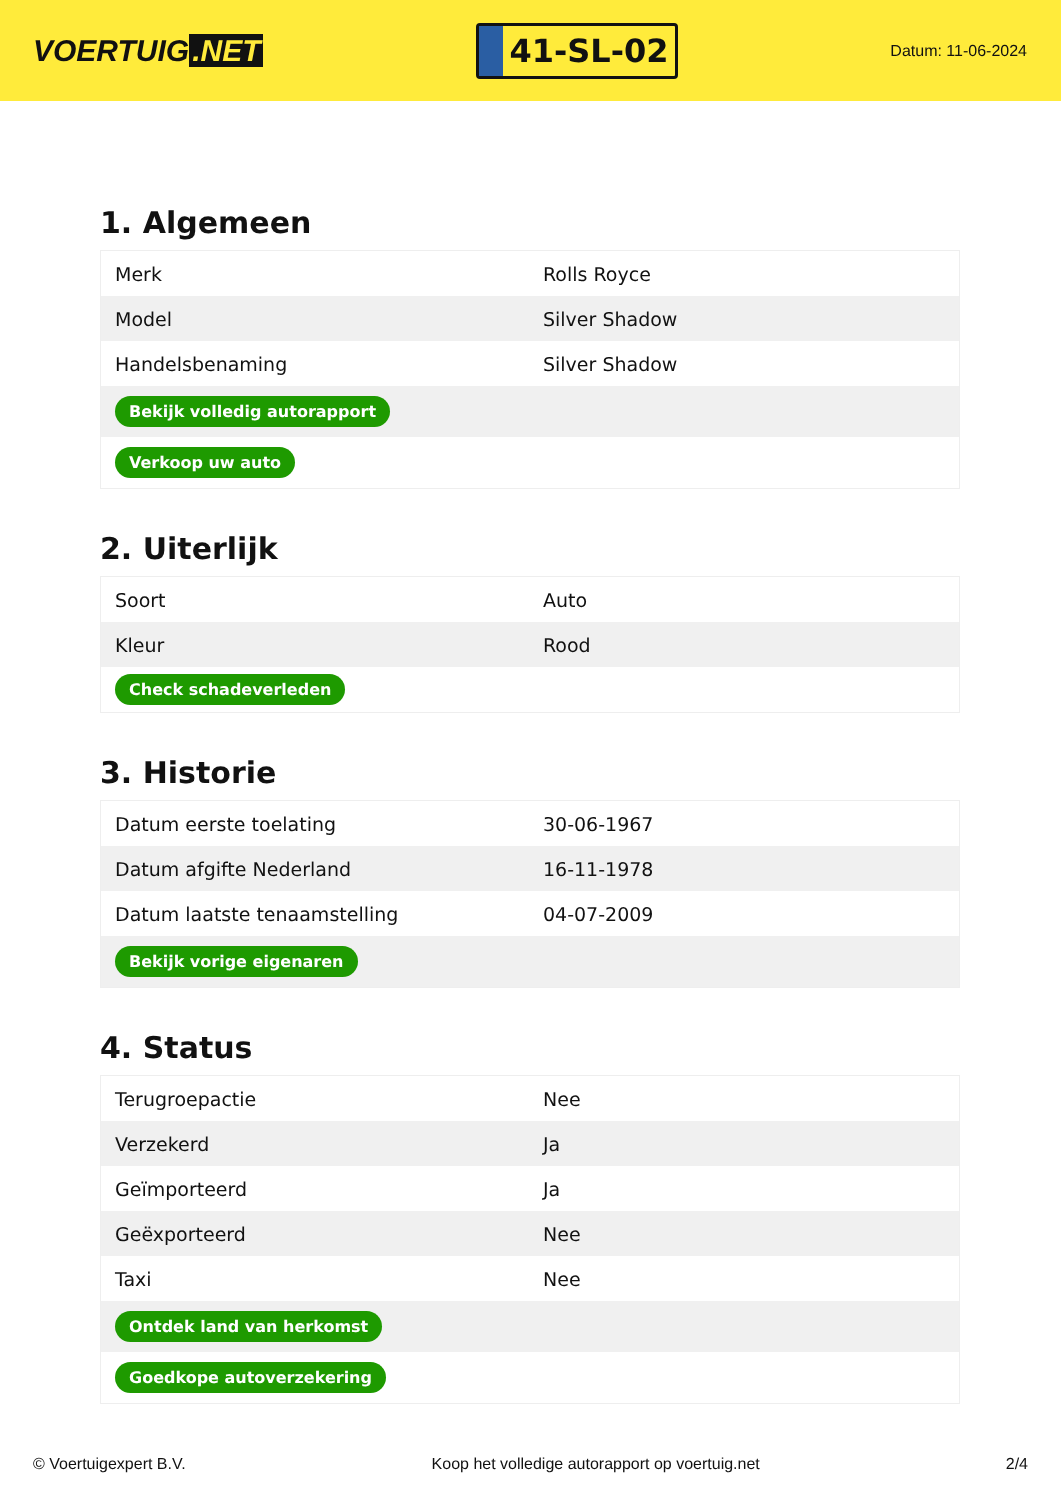VOERTUIG.NET
41-SL-02
Datum: 11-06-2024
1. Algemeen
| Merk | Rolls Royce |
| Model | Silver Shadow |
| Handelsbenaming | Silver Shadow |
| Bekijk volledig autorapport | |
| Verkoop uw auto | |
2. Uiterlijk
| Soort | Auto |
| Kleur | Rood |
| Check schadeverleden | |
3. Historie
| Datum eerste toelating | 30-06-1967 |
| Datum afgifte Nederland | 16-11-1978 |
| Datum laatste tenaamstelling | 04-07-2009 |
| Bekijk vorige eigenaren | |
4. Status
| Terugroepactie | Nee |
| Verzekerd | Ja |
| Geïmporteerd | Ja |
| Geëxporteerd | Nee |
| Taxi | Nee |
| Ontdek land van herkomst | |
| Goedkope autoverzekering | |
© Voertuigexpert B.V. Koop het volledige autorapport op voertuig.net 2/4